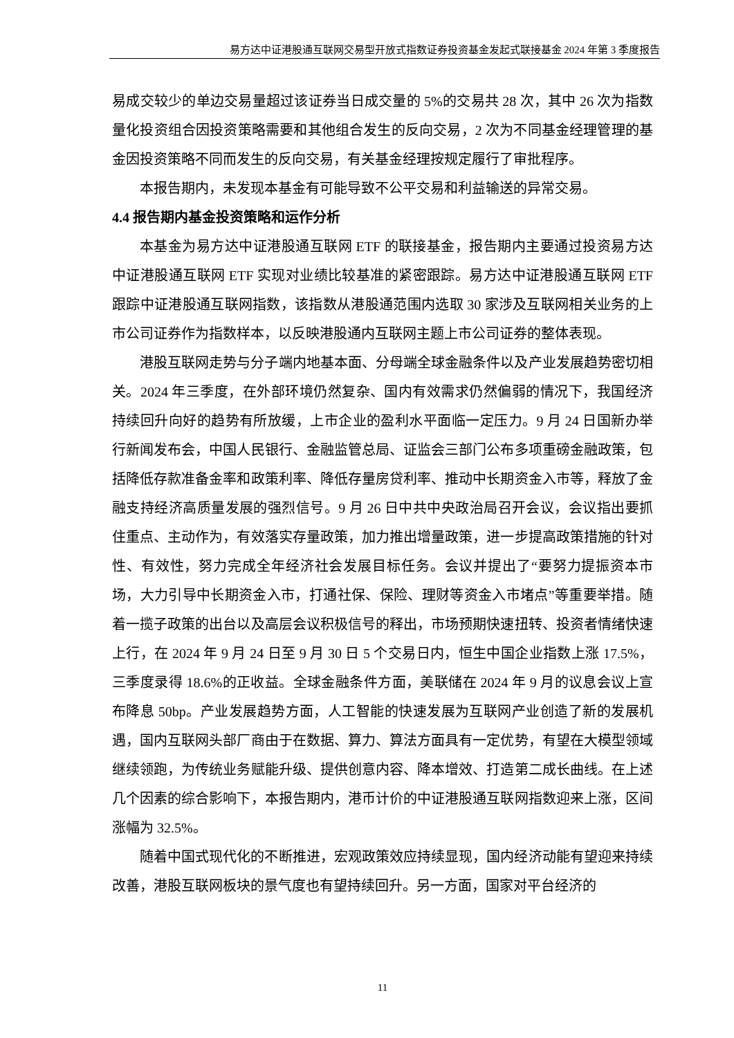易方达中证港股通互联网交易型开放式指数证券投资基金发起式联接基金 2024 年第 3 季度报告
易成交较少的单边交易量超过该证券当日成交量的 5%的交易共 28 次，其中 26 次为指数量化投资组合因投资策略需要和其他组合发生的反向交易，2 次为不同基金经理管理的基金因投资策略不同而发生的反向交易，有关基金经理按规定履行了审批程序。
本报告期内，未发现本基金有可能导致不公平交易和利益输送的异常交易。
4.4 报告期内基金投资策略和运作分析
本基金为易方达中证港股通互联网 ETF 的联接基金，报告期内主要通过投资易方达中证港股通互联网 ETF 实现对业绩比较基准的紧密跟踪。易方达中证港股通互联网 ETF 跟踪中证港股通互联网指数，该指数从港股通范围内选取 30 家涉及互联网相关业务的上市公司证券作为指数样本，以反映港股通内互联网主题上市公司证券的整体表现。
港股互联网走势与分子端内地基本面、分母端全球金融条件以及产业发展趋势密切相关。2024 年三季度，在外部环境仍然复杂、国内有效需求仍然偏弱的情况下，我国经济持续回升向好的趋势有所放缓，上市企业的盈利水平面临一定压力。9 月 24 日国新办举行新闻发布会，中国人民银行、金融监管总局、证监会三部门公布多项重磅金融政策，包括降低存款准备金率和政策利率、降低存量房贷利率、推动中长期资金入市等，释放了金融支持经济高质量发展的强烈信号。9 月 26 日中共中央政治局召开会议，会议指出要抓住重点、主动作为，有效落实存量政策，加力推出增量政策，进一步提高政策措施的针对性、有效性，努力完成全年经济社会发展目标任务。会议并提出了“要努力提振资本市场，大力引导中长期资金入市，打通社保、保险、理财等资金入市堵点”等重要举措。随着一揽子政策的出台以及高层会议积极信号的释出，市场预期快速扭转、投资者情绪快速上行，在 2024 年 9 月 24 日至 9 月 30 日 5 个交易日内，恒生中国企业指数上涨 17.5%，三季度录得 18.6%的正收益。全球金融条件方面，美联储在 2024 年 9 月的议息会议上宣布降息 50bp。产业发展趋势方面，人工智能的快速发展为互联网产业创造了新的发展机遇，国内互联网头部厂商由于在数据、算力、算法方面具有一定优势，有望在大模型领域继续领跑，为传统业务赋能升级、提供创意内容、降本增效、打造第二成长曲线。在上述几个因素的综合影响下，本报告期内，港币计价的中证港股通互联网指数迎来上涨，区间涨幅为 32.5%。
随着中国式现代化的不断推进，宏观政策效应持续显现，国内经济动能有望迎来持续改善，港股互联网板块的景气度也有望持续回升。另一方面，国家对平台经济的
11